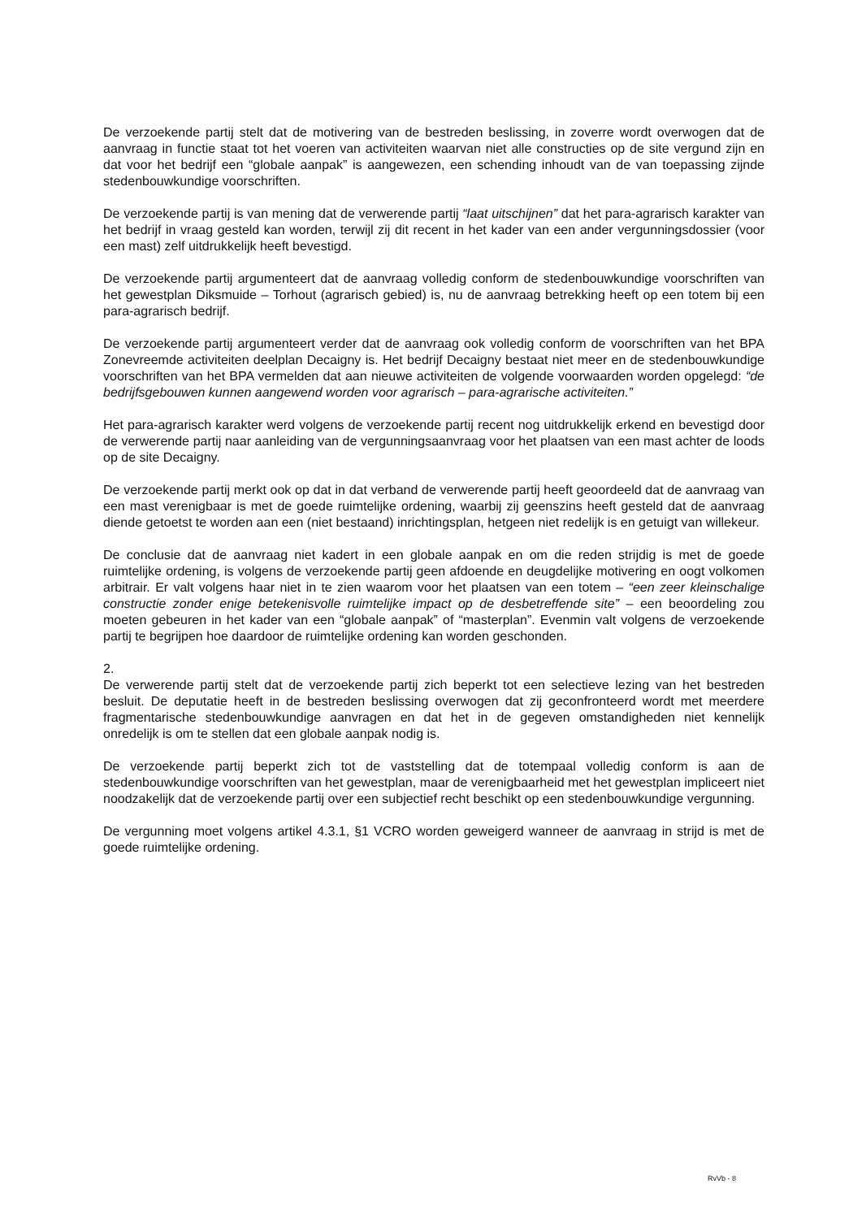De verzoekende partij stelt dat de motivering van de bestreden beslissing, in zoverre wordt overwogen dat de aanvraag in functie staat tot het voeren van activiteiten waarvan niet alle constructies op de site vergund zijn en dat voor het bedrijf een “globale aanpak” is aangewezen, een schending inhoudt van de van toepassing zijnde stedenbouwkundige voorschriften.
De verzoekende partij is van mening dat de verwerende partij “laat uitschijnen” dat het para-agrarisch karakter van het bedrijf in vraag gesteld kan worden, terwijl zij dit recent in het kader van een ander vergunningsdossier (voor een mast) zelf uitdrukkelijk heeft bevestigd.
De verzoekende partij argumenteert dat de aanvraag volledig conform de stedenbouwkundige voorschriften van het gewestplan Diksmuide – Torhout (agrarisch gebied) is, nu de aanvraag betrekking heeft op een totem bij een para-agrarisch bedrijf.
De verzoekende partij argumenteert verder dat de aanvraag ook volledig conform de voorschriften van het BPA Zonevreemde activiteiten deelplan Decaigny is. Het bedrijf Decaigny bestaat niet meer en de stedenbouwkundige voorschriften van het BPA vermelden dat aan nieuwe activiteiten de volgende voorwaarden worden opgelegd: “de bedrijfsgebouwen kunnen aangewend worden voor agrarisch – para-agrarische activiteiten.”
Het para-agrarisch karakter werd volgens de verzoekende partij recent nog uitdrukkelijk erkend en bevestigd door de verwerende partij naar aanleiding van de vergunningsaanvraag voor het plaatsen van een mast achter de loods op de site Decaigny.
De verzoekende partij merkt ook op dat in dat verband de verwerende partij heeft geoordeeld dat de aanvraag van een mast verenigbaar is met de goede ruimtelijke ordening, waarbij zij geenszins heeft gesteld dat de aanvraag diende getoetst te worden aan een (niet bestaand) inrichtingsplan, hetgeen niet redelijk is en getuigt van willekeur.
De conclusie dat de aanvraag niet kadert in een globale aanpak en om die reden strijdig is met de goede ruimtelijke ordening, is volgens de verzoekende partij geen afdoende en deugdelijke motivering en oogt volkomen arbitrair. Er valt volgens haar niet in te zien waarom voor het plaatsen van een totem – “een zeer kleinschalige constructie zonder enige betekenisvolle ruimtelijke impact op de desbetreffende site” – een beoordeling zou moeten gebeuren in het kader van een “globale aanpak” of “masterplan”. Evenmin valt volgens de verzoekende partij te begrijpen hoe daardoor de ruimtelijke ordening kan worden geschonden.
2.
De verwerende partij stelt dat de verzoekende partij zich beperkt tot een selectieve lezing van het bestreden besluit. De deputatie heeft in de bestreden beslissing overwogen dat zij geconfronteerd wordt met meerdere fragmentarische stedenbouwkundige aanvragen en dat het in de gegeven omstandigheden niet kennelijk onredelijk is om te stellen dat een globale aanpak nodig is.
De verzoekende partij beperkt zich tot de vaststelling dat de totempaal volledig conform is aan de stedenbouwkundige voorschriften van het gewestplan, maar de verenigbaarheid met het gewestplan impliceert niet noodzakelijk dat de verzoekende partij over een subjectief recht beschikt op een stedenbouwkundige vergunning.
De vergunning moet volgens artikel 4.3.1, §1 VCRO worden geweigerd wanneer de aanvraag in strijd is met de goede ruimtelijke ordening.
RvVb - 8